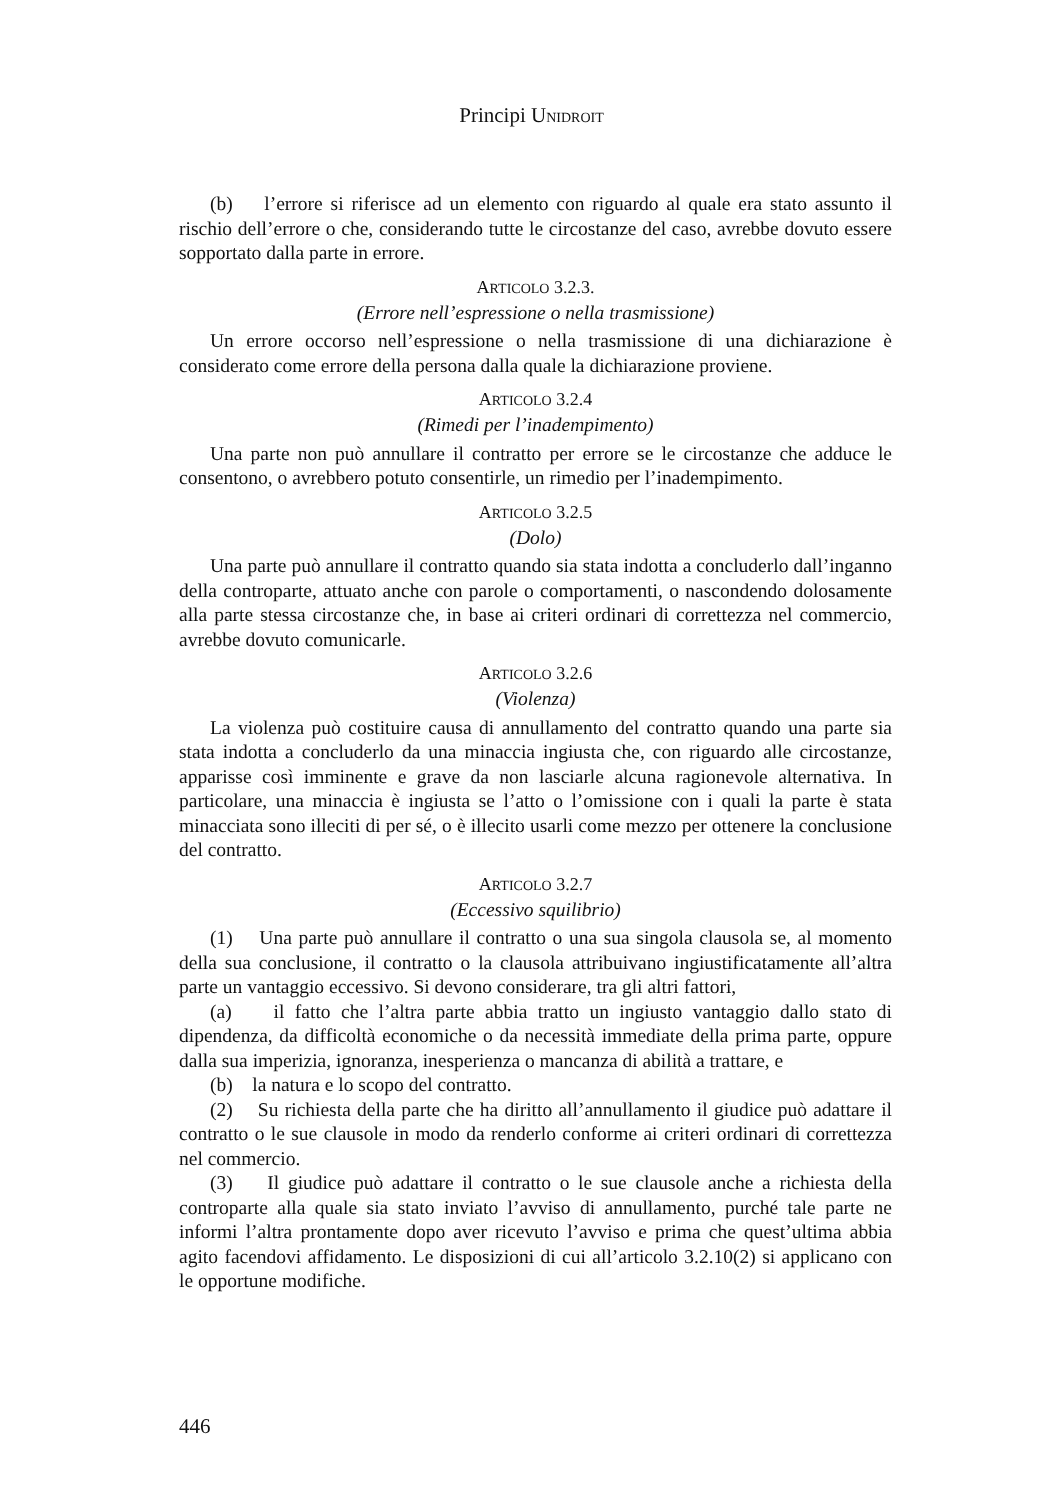Principi UNIDROIT
(b) l’errore si riferisce ad un elemento con riguardo al quale era stato assunto il rischio dell’errore o che, considerando tutte le circostanze del caso, avrebbe dovuto essere sopportato dalla parte in errore.
ARTICOLO 3.2.3.
(Errore nell’espressione o nella trasmissione)
Un errore occorso nell’espressione o nella trasmissione di una dichiarazione è considerato come errore della persona dalla quale la dichiarazione proviene.
ARTICOLO 3.2.4
(Rimedi per l’inadempimento)
Una parte non può annullare il contratto per errore se le circostanze che adduce le consentono, o avrebbero potuto consentirle, un rimedio per l’inadempimento.
ARTICOLO 3.2.5
(Dolo)
Una parte può annullare il contratto quando sia stata indotta a concluderlo dall’inganno della controparte, attuato anche con parole o comportamenti, o nascondendo dolosamente alla parte stessa circostanze che, in base ai criteri ordinari di correttezza nel commercio, avrebbe dovuto comunicarle.
ARTICOLO 3.2.6
(Violenza)
La violenza può costituire causa di annullamento del contratto quando una parte sia stata indotta a concluderlo da una minaccia ingiusta che, con riguardo alle circostanze, apparisse così imminente e grave da non lasciarle alcuna ragionevole alternativa. In particolare, una minaccia è ingiusta se l’atto o l’omissione con i quali la parte è stata minacciata sono illeciti di per sé, o è illecito usarli come mezzo per ottenere la conclusione del contratto.
ARTICOLO 3.2.7
(Eccessivo squilibrio)
(1) Una parte può annullare il contratto o una sua singola clausola se, al momento della sua conclusione, il contratto o la clausola attribuivano ingiustificatamente all’altra parte un vantaggio eccessivo. Si devono considerare, tra gli altri fattori,
(a) il fatto che l’altra parte abbia tratto un ingiusto vantaggio dallo stato di dipendenza, da difficoltà economiche o da necessità immediate della prima parte, oppure dalla sua imperizia, ignoranza, inesperienza o mancanza di abilità a trattare, e
(b) la natura e lo scopo del contratto.
(2) Su richiesta della parte che ha diritto all’annullamento il giudice può adattare il contratto o le sue clausole in modo da renderlo conforme ai criteri ordinari di correttezza nel commercio.
(3) Il giudice può adattare il contratto o le sue clausole anche a richiesta della controparte alla quale sia stato inviato l’avviso di annullamento, purché tale parte ne informi l’altra prontamente dopo aver ricevuto l’avviso e prima che quest’ultima abbia agito facendovi affidamento. Le disposizioni di cui all’articolo 3.2.10(2) si applicano con le opportune modifiche.
446